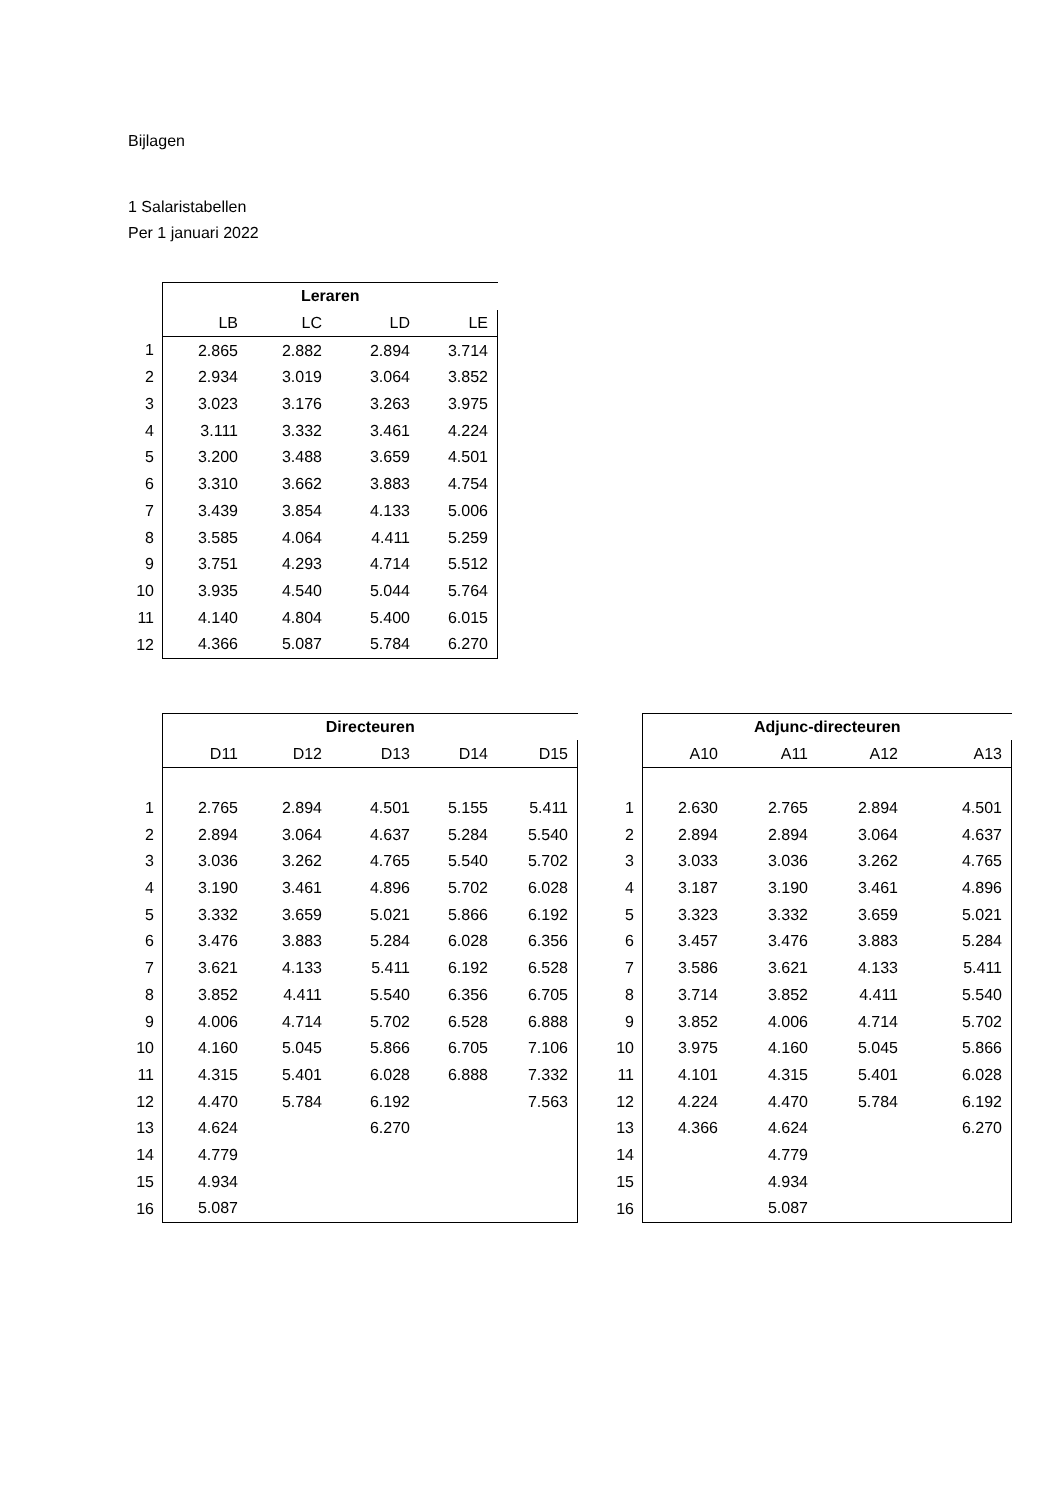Bijlagen
1 Salaristabellen
Per 1 januari 2022
| | Leraren | | | |
| | LB | LC | LD | LE |
| 1 | 2.865 | 2.882 | 2.894 | 3.714 |
| 2 | 2.934 | 3.019 | 3.064 | 3.852 |
| 3 | 3.023 | 3.176 | 3.263 | 3.975 |
| 4 | 3.111 | 3.332 | 3.461 | 4.224 |
| 5 | 3.200 | 3.488 | 3.659 | 4.501 |
| 6 | 3.310 | 3.662 | 3.883 | 4.754 |
| 7 | 3.439 | 3.854 | 4.133 | 5.006 |
| 8 | 3.585 | 4.064 | 4.411 | 5.259 |
| 9 | 3.751 | 4.293 | 4.714 | 5.512 |
| 10 | 3.935 | 4.540 | 5.044 | 5.764 |
| 11 | 4.140 | 4.804 | 5.400 | 6.015 |
| 12 | 4.366 | 5.087 | 5.784 | 6.270 |
| | Directeuren | | | | |
| | D11 | D12 | D13 | D14 | D15 |
| 1 | 2.765 | 2.894 | 4.501 | 5.155 | 5.411 |
| 2 | 2.894 | 3.064 | 4.637 | 5.284 | 5.540 |
| 3 | 3.036 | 3.262 | 4.765 | 5.540 | 5.702 |
| 4 | 3.190 | 3.461 | 4.896 | 5.702 | 6.028 |
| 5 | 3.332 | 3.659 | 5.021 | 5.866 | 6.192 |
| 6 | 3.476 | 3.883 | 5.284 | 6.028 | 6.356 |
| 7 | 3.621 | 4.133 | 5.411 | 6.192 | 6.528 |
| 8 | 3.852 | 4.411 | 5.540 | 6.356 | 6.705 |
| 9 | 4.006 | 4.714 | 5.702 | 6.528 | 6.888 |
| 10 | 4.160 | 5.045 | 5.866 | 6.705 | 7.106 |
| 11 | 4.315 | 5.401 | 6.028 | 6.888 | 7.332 |
| 12 | 4.470 | 5.784 | 6.192 | | 7.563 |
| 13 | 4.624 | | 6.270 | | |
| 14 | 4.779 | | | | |
| 15 | 4.934 | | | | |
| 16 | 5.087 | | | | |
| | Adjunc-directeuren | | | |
| | A10 | A11 | A12 | A13 |
| 1 | 2.630 | 2.765 | 2.894 | 4.501 |
| 2 | 2.894 | 2.894 | 3.064 | 4.637 |
| 3 | 3.033 | 3.036 | 3.262 | 4.765 |
| 4 | 3.187 | 3.190 | 3.461 | 4.896 |
| 5 | 3.323 | 3.332 | 3.659 | 5.021 |
| 6 | 3.457 | 3.476 | 3.883 | 5.284 |
| 7 | 3.586 | 3.621 | 4.133 | 5.411 |
| 8 | 3.714 | 3.852 | 4.411 | 5.540 |
| 9 | 3.852 | 4.006 | 4.714 | 5.702 |
| 10 | 3.975 | 4.160 | 5.045 | 5.866 |
| 11 | 4.101 | 4.315 | 5.401 | 6.028 |
| 12 | 4.224 | 4.470 | 5.784 | 6.192 |
| 13 | 4.366 | 4.624 | | 6.270 |
| 14 | | 4.779 | | |
| 15 | | 4.934 | | |
| 16 | | 5.087 | | |